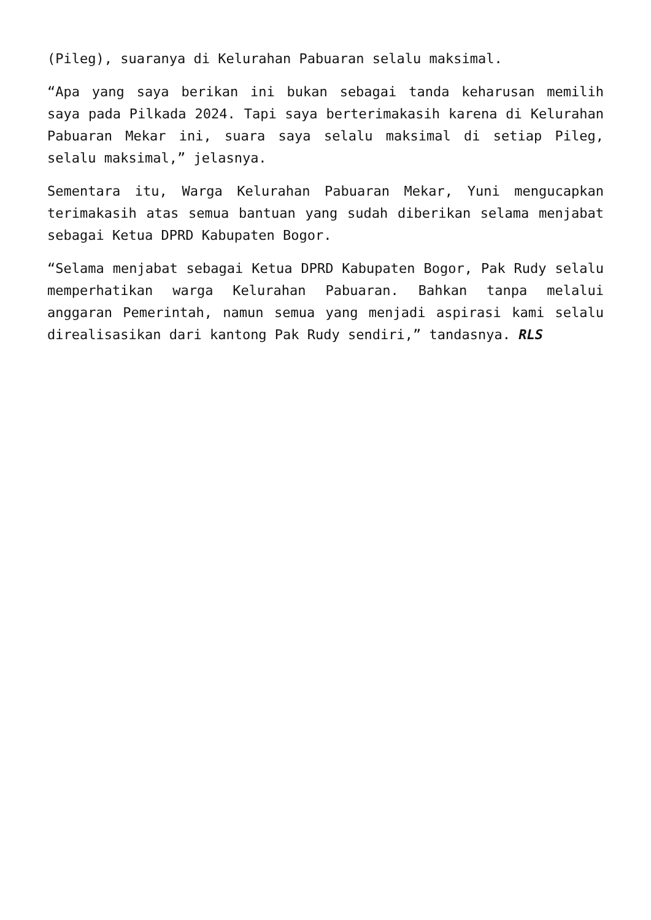(Pileg), suaranya di Kelurahan Pabuaran selalu maksimal.
“Apa yang saya berikan ini bukan sebagai tanda keharusan memilih saya pada Pilkada 2024. Tapi saya berterimakasih karena di Kelurahan Pabuaran Mekar ini, suara saya selalu maksimal di setiap Pileg, selalu maksimal,” jelasnya.
Sementara itu, Warga Kelurahan Pabuaran Mekar, Yuni mengucapkan terimakasih atas semua bantuan yang sudah diberikan selama menjabat sebagai Ketua DPRD Kabupaten Bogor.
“Selama menjabat sebagai Ketua DPRD Kabupaten Bogor, Pak Rudy selalu memperhatikan warga Kelurahan Pabuaran. Bahkan tanpa melalui anggaran Pemerintah, namun semua yang menjadi aspirasi kami selalu direalisasikan dari kantong Pak Rudy sendiri,” tandasnya. RLS